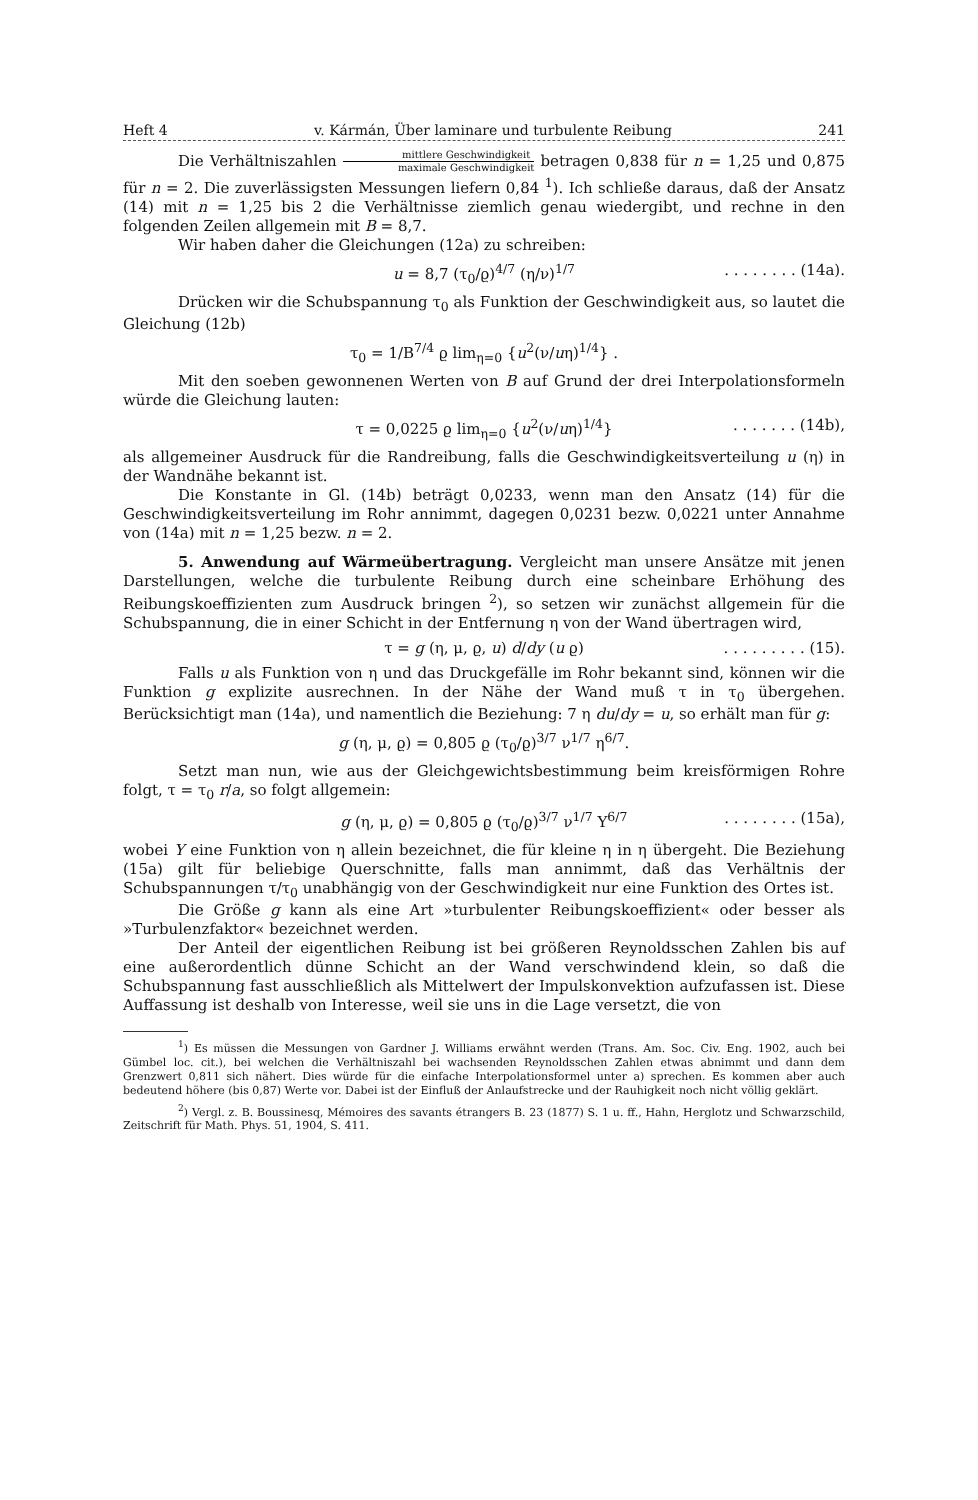Heft 4 v. Kármán, Über laminare und turbulente Reibung 241
Die Verhältniszahlen mittlere Geschwindigkeit maximale Geschwindigkeit betragen 0,838 für n = 1,25 und 0,875 für n = 2. Die zuverlässigsten Messungen liefern 0,84 <sup>1</sup>). Ich schließe daraus, daß der Ansatz (14) mit n = 1,25 bis 2 die Verhältnisse ziemlich genau wiedergibt, und rechne in den folgenden Zeilen allgemein mit B = 8,7.
Wir haben daher die Gleichungen (12a) zu schreiben:
u = 8,7 (τ<sub>0</sub>/ϱ)<sup>4/7</sup> (η/ν)<sup>1/7</sup> . . . . . . . . (14a).
Drücken wir die Schubspannung τ<sub>0</sub> als Funktion der Geschwindigkeit aus, so lautet die Gleichung (12b)
τ<sub>0</sub> = 1/B<sup>7/4</sup> ϱ lim<sub>η=0</sub> {u<sup>2</sup>(ν/uη)<sup>1/4</sup>} .
Mit den soeben gewonnenen Werten von B auf Grund der drei Interpolationsformeln würde die Gleichung lauten:
τ = 0,0225 ϱ lim<sub>η=0</sub> {u<sup>2</sup>(ν/uη)<sup>1/4</sup>} . . . . . . . (14b),
als allgemeiner Ausdruck für die Randreibung, falls die Geschwindigkeitsverteilung u (η) in der Wandnähe bekannt ist.
Die Konstante in Gl. (14b) beträgt 0,0233, wenn man den Ansatz (14) für die Geschwindigkeitsverteilung im Rohr annimmt, dagegen 0,0231 bezw. 0,0221 unter Annahme von (14a) mit n = 1,25 bezw. n = 2.
5. Anwendung auf Wärmeübertragung. Vergleicht man unsere Ansätze mit jenen Darstellungen, welche die turbulente Reibung durch eine scheinbare Erhöhung des Reibungskoeffizienten zum Ausdruck bringen <sup>2</sup>), so setzen wir zunächst allgemein für die Schubspannung, die in einer Schicht in der Entfernung η von der Wand übertragen wird,
τ = g (η, μ, ϱ, u) d/dy (u ϱ) . . . . . . . . . (15).
Falls u als Funktion von η und das Druckgefälle im Rohr bekannt sind, können wir die Funktion g explizite ausrechnen. In der Nähe der Wand muß τ in τ<sub>0</sub> übergehen. Berücksichtigt man (14a), und namentlich die Beziehung: 7 η du/dy = u, so erhält man für g:
g (η, μ, ϱ) = 0,805 ϱ (τ<sub>0</sub>/ϱ)<sup>3/7</sup> ν<sup>1/7</sup> η<sup>6/7</sup>.
Setzt man nun, wie aus der Gleichgewichtsbestimmung beim kreisförmigen Rohre folgt, τ = τ<sub>0</sub> r/a, so folgt allgemein:
g (η, μ, ϱ) = 0,805 ϱ (τ<sub>0</sub>/ϱ)<sup>3/7</sup> ν<sup>1/7</sup> Y<sup>6/7</sup> . . . . . . . . (15a),
wobei Y eine Funktion von η allein bezeichnet, die für kleine η in η übergeht. Die Beziehung (15a) gilt für beliebige Querschnitte, falls man annimmt, daß das Verhältnis der Schubspannungen τ/τ<sub>0</sub> unabhängig von der Geschwindigkeit nur eine Funktion des Ortes ist.
Die Größe g kann als eine Art »turbulenter Reibungskoeffizient« oder besser als »Turbulenzfaktor« bezeichnet werden.
Der Anteil der eigentlichen Reibung ist bei größeren Reynoldsschen Zahlen bis auf eine außerordentlich dünne Schicht an der Wand verschwindend klein, so daß die Schubspannung fast ausschließlich als Mittelwert der Impulskonvektion aufzufassen ist. Diese Auffassung ist deshalb von Interesse, weil sie uns in die Lage versetzt, die von
<sup>1</sup>) Es müssen die Messungen von Gardner J. Williams erwähnt werden (Trans. Am. Soc. Civ. Eng. 1902, auch bei Gümbel loc. cit.), bei welchen die Verhältniszahl bei wachsenden Reynoldsschen Zahlen etwas abnimmt und dann dem Grenzwert 0,811 sich nähert. Dies würde für die einfache Interpolationsformel unter a) sprechen. Es kommen aber auch bedeutend höhere (bis 0,87) Werte vor. Dabei ist der Einfluß der Anlaufstrecke und der Rauhigkeit noch nicht völlig geklärt.
<sup>2</sup>) Vergl. z. B. Boussinesq, Mémoires des savants étrangers B. 23 (1877) S. 1 u. ff., Hahn, Herglotz und Schwarzschild, Zeitschrift für Math. Phys. 51, 1904, S. 411.